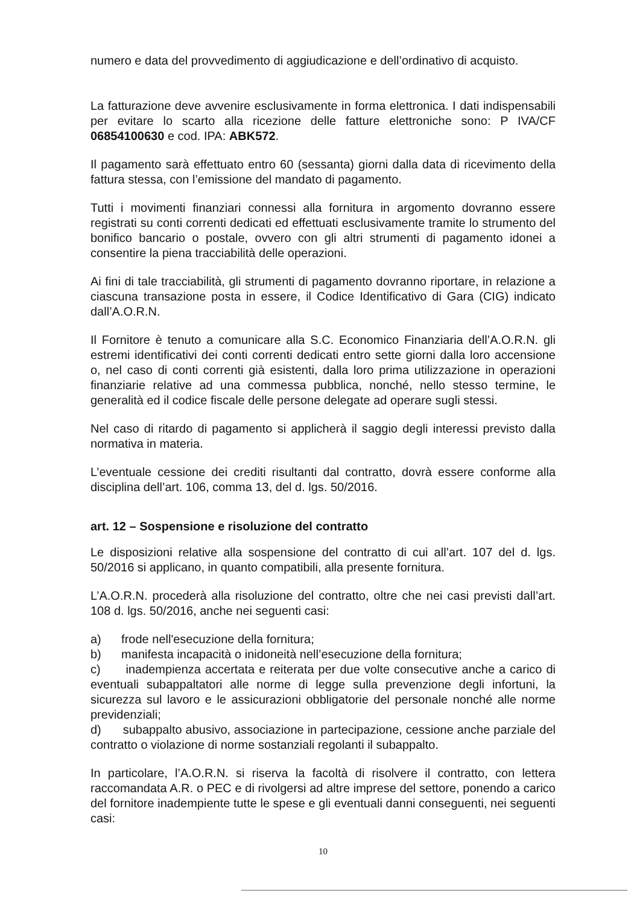numero e data del provvedimento di aggiudicazione e dell’ordinativo di acquisto.
La fatturazione deve avvenire esclusivamente in forma elettronica. I dati indispensabili per evitare lo scarto alla ricezione delle fatture elettroniche sono: P IVA/CF 06854100630 e cod. IPA: ABK572.
Il pagamento sarà effettuato entro 60 (sessanta) giorni dalla data di ricevimento della fattura stessa, con l’emissione del mandato di pagamento.
Tutti i movimenti finanziari connessi alla fornitura in argomento dovranno essere registrati su conti correnti dedicati ed effettuati esclusivamente tramite lo strumento del bonifico bancario o postale, ovvero con gli altri strumenti di pagamento idonei a consentire la piena tracciabilità delle operazioni.
Ai fini di tale tracciabilità, gli strumenti di pagamento dovranno riportare, in relazione a ciascuna transazione posta in essere, il Codice Identificativo di Gara (CIG) indicato dall’A.O.R.N.
Il Fornitore è tenuto a comunicare alla S.C. Economico Finanziaria dell’A.O.R.N. gli estremi identificativi dei conti correnti dedicati entro sette giorni dalla loro accensione o, nel caso di conti correnti già esistenti, dalla loro prima utilizzazione in operazioni finanziarie relative ad una commessa pubblica, nonché, nello stesso termine, le generalità ed il codice fiscale delle persone delegate ad operare sugli stessi.
Nel caso di ritardo di pagamento si applicherà il saggio degli interessi previsto dalla normativa in materia.
L’eventuale cessione dei crediti risultanti dal contratto, dovrà essere conforme alla disciplina dell’art. 106, comma 13, del d. lgs. 50/2016.
art. 12 – Sospensione e risoluzione del contratto
Le disposizioni relative alla sospensione del contratto di cui all’art. 107 del d. lgs. 50/2016 si applicano, in quanto compatibili, alla presente fornitura.
L’A.O.R.N. procederà alla risoluzione del contratto, oltre che nei casi previsti dall’art. 108 d. lgs. 50/2016, anche nei seguenti casi:
a) frode nell'esecuzione della fornitura;
b) manifesta incapacità o inidoneità nell’esecuzione della fornitura;
c) inadempienza accertata e reiterata per due volte consecutive anche a carico di eventuali subappaltatori alle norme di legge sulla prevenzione degli infortuni, la sicurezza sul lavoro e le assicurazioni obbligatorie del personale nonché alle norme previdenziali;
d) subappalto abusivo, associazione in partecipazione, cessione anche parziale del contratto o violazione di norme sostanziali regolanti il subappalto.
In particolare, l’A.O.R.N. si riserva la facoltà di risolvere il contratto, con lettera raccomandata A.R. o PEC e di rivolgersi ad altre imprese del settore, ponendo a carico del fornitore inadempiente tutte le spese e gli eventuali danni conseguenti, nei seguenti casi:
10